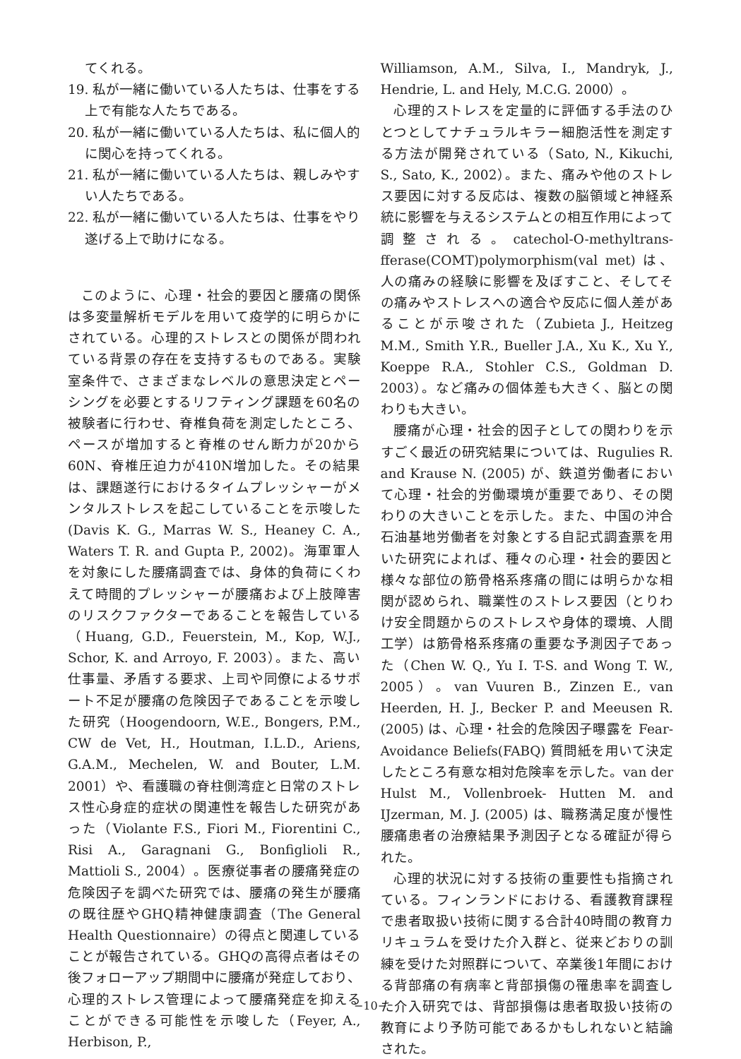てくれる。
19. 私が一緒に働いている人たちは、仕事をする上で有能な人たちである。
20. 私が一緒に働いている人たちは、私に個人的に関心を持ってくれる。
21. 私が一緒に働いている人たちは、親しみやすい人たちである。
22. 私が一緒に働いている人たちは、仕事をやり遂げる上で助けになる。
このように、心理・社会的要因と腰痛の関係は多変量解析モデルを用いて疫学的に明らかにされている。心理的ストレスとの関係が問われている背景の存在を支持するものである。実験室条件で、さまざまなレベルの意思決定とペーシングを必要とするリフティング課題を60名の被験者に行わせ、脊椎負荷を測定したところ、ペースが増加すると脊椎のせん断力が20から60N、脊椎圧迫力が410N増加した。その結果は、課題遂行におけるタイムプレッシャーがメンタルストレスを起こしていることを示唆した (Davis K. G., Marras W. S., Heaney C. A., Waters T. R. and Gupta P., 2002)。海軍軍人を対象にした腰痛調査では、身体的負荷にくわえて時間的プレッシャーが腰痛および上肢障害のリスクファクターであることを報告している（Huang, G.D., Feuerstein, M., Kop, W.J., Schor, K. and Arroyo, F. 2003）。また、高い仕事量、矛盾する要求、上司や同僚によるサポート不足が腰痛の危険因子であることを示唆した研究（Hoogendoorn, W.E., Bongers, P.M., CW de Vet, H., Houtman, I.L.D., Ariens, G.A.M., Mechelen, W. and Bouter, L.M. 2001）や、看護職の脊柱側湾症と日常のストレス性心身症的症状の関連性を報告した研究があった（Violante F.S., Fiori M., Fiorentini C., Risi A., Garagnani G., Bonfiglioli R., Mattioli S., 2004）。医療従事者の腰痛発症の危険因子を調べた研究では、腰痛の発生が腰痛の既往歴やGHQ精神健康調査（The General Health Questionnaire）の得点と関連していることが報告されている。GHQの高得点者はその後フォローアップ期間中に腰痛が発症しており、心理的ストレス管理によって腰痛発症を抑えることができる可能性を示唆した（Feyer, A., Herbison, P.,
Williamson, A.M., Silva, I., Mandryk, J., Hendrie, L. and Hely, M.C.G. 2000）。
心理的ストレスを定量的に評価する手法のひとつとしてナチュラルキラー細胞活性を測定する方法が開発されている（Sato, N., Kikuchi, S., Sato, K., 2002）。また、痛みや他のストレス要因に対する反応は、複数の脳領域と神経系統に影響を与えるシステムとの相互作用によって調整される。catechol-O-methyltrans-fferase(COMT)polymorphism(val met) は、人の痛みの経験に影響を及ぼすこと、そしてその痛みやストレスへの適合や反応に個人差があることが示唆された（Zubieta J., Heitzeg M.M., Smith Y.R., Bueller J.A., Xu K., Xu Y., Koeppe R.A., Stohler C.S., Goldman D. 2003）。など痛みの個体差も大きく、脳との関わりも大きい。
腰痛が心理・社会的因子としての関わりを示すごく最近の研究結果については、Rugulies R. and Krause N. (2005) が、鉄道労働者において心理・社会的労働環境が重要であり、その関わりの大きいことを示した。また、中国の沖合石油基地労働者を対象とする自記式調査票を用いた研究によれば、種々の心理・社会的要因と様々な部位の筋骨格系疼痛の間には明らかな相関が認められ、職業性のストレス要因（とりわけ安全問題からのストレスや身体的環境、人間工学）は筋骨格系疼痛の重要な予測因子であった（Chen W. Q., Yu I. T-S. and Wong T. W., 2005）。van Vuuren B., Zinzen E., van Heerden, H. J., Becker P. and Meeusen R. (2005) は、心理・社会的危険因子曝露を Fear-Avoidance Beliefs(FABQ) 質問紙を用いて決定したところ有意な相対危険率を示した。van der Hulst M., Vollenbroek- Hutten M. and IJzerman, M. J. (2005) は、職務満足度が慢性腰痛患者の治療結果予測因子となる確証が得られた。
心理的状況に対する技術の重要性も指摘されている。フィンランドにおける、看護教育課程で患者取扱い技術に関する合計40時間の教育カリキュラムを受けた介入群と、従来どおりの訓練を受けた対照群について、卒業後1年間における背部痛の有病率と背部損傷の罹患率を調査した介入研究では、背部損傷は患者取扱い技術の教育により予防可能であるかもしれないと結論された。
−10−